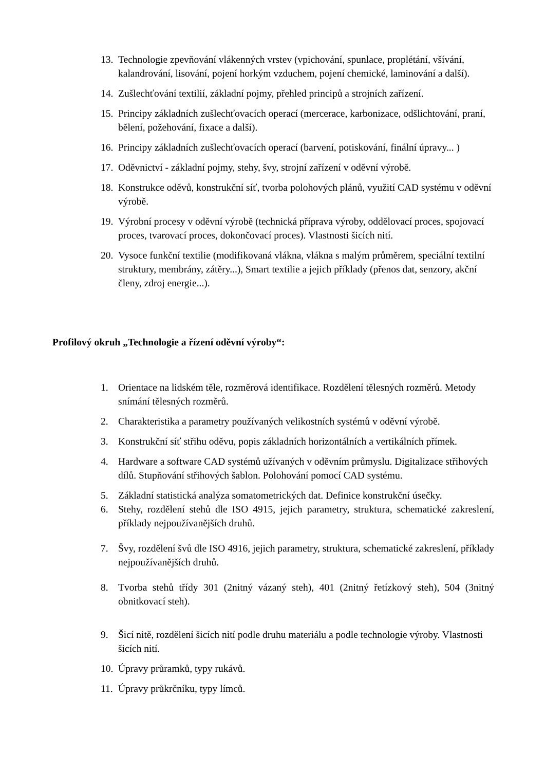13. Technologie zpevňování vlákenných vrstev (vpichování, spunlace, proplétání, všívání, kalandrování, lisování, pojení horkým vzduchem, pojení chemické, laminování a další).
14. Zušlechťování textilií, základní pojmy, přehled principů a strojních zařízení.
15. Principy základních zušlechťovacích operací (mercerace, karbonizace, odšlichtování, praní, bělení, požehování, fixace a další).
16. Principy základních zušlechťovacích operací (barvení, potiskování, finální úpravy... )
17. Oděvnictví - základní pojmy, stehy, švy, strojní zařízení v oděvní výrobě.
18. Konstrukce oděvů, konstrukční síť, tvorba polohových plánů, využití CAD systému v oděvní výrobě.
19. Výrobní procesy v oděvní výrobě (technická příprava výroby, oddělovací proces, spojovací proces, tvarovací proces, dokončovací proces). Vlastnosti šicích nití.
20. Vysoce funkční textilie (modifikovaná vlákna, vlákna s malým průměrem, speciální textilní struktury, membrány, zátěry...), Smart textilie a jejich příklady (přenos dat, senzory, akční členy, zdroj energie...).
Profilový okruh „Technologie a řízení oděvní výroby“:
1. Orientace na lidském těle, rozměrová identifikace. Rozdělení tělesných rozměrů. Metody snímání tělesných rozměrů.
2. Charakteristika a parametry používaných velikostních systémů v oděvní výrobě.
3. Konstrukční síť střihu oděvu, popis základních horizontálních a vertikálních přímek.
4. Hardware a software CAD systémů užívaných v oděvním průmyslu. Digitalizace střihových dílů. Stupňování střihových šablon. Polohování pomocí CAD systému.
5. Základní statistická analýza somatometrických dat. Definice konstrukční úsečky.
6. Stehy, rozdělení stehů dle ISO 4915, jejich parametry, struktura, schematické zakreslení, příklady nejpoužívanějších druhů.
7. Švy, rozdělení švů dle ISO 4916, jejich parametry, struktura, schematické zakreslení, příklady nejpoužívanějších druhů.
8. Tvorba stehů třídy 301 (2nitný vázaný steh), 401 (2nitný řetízkový steh), 504 (3nitný obnitkovací steh).
9. Šicí nitě, rozdělení šicích nití podle druhu materiálu a podle technologie výroby. Vlastnosti šicích nití.
10. Úpravy průramků, typy rukávů.
11. Úpravy průkrčníku, typy límců.